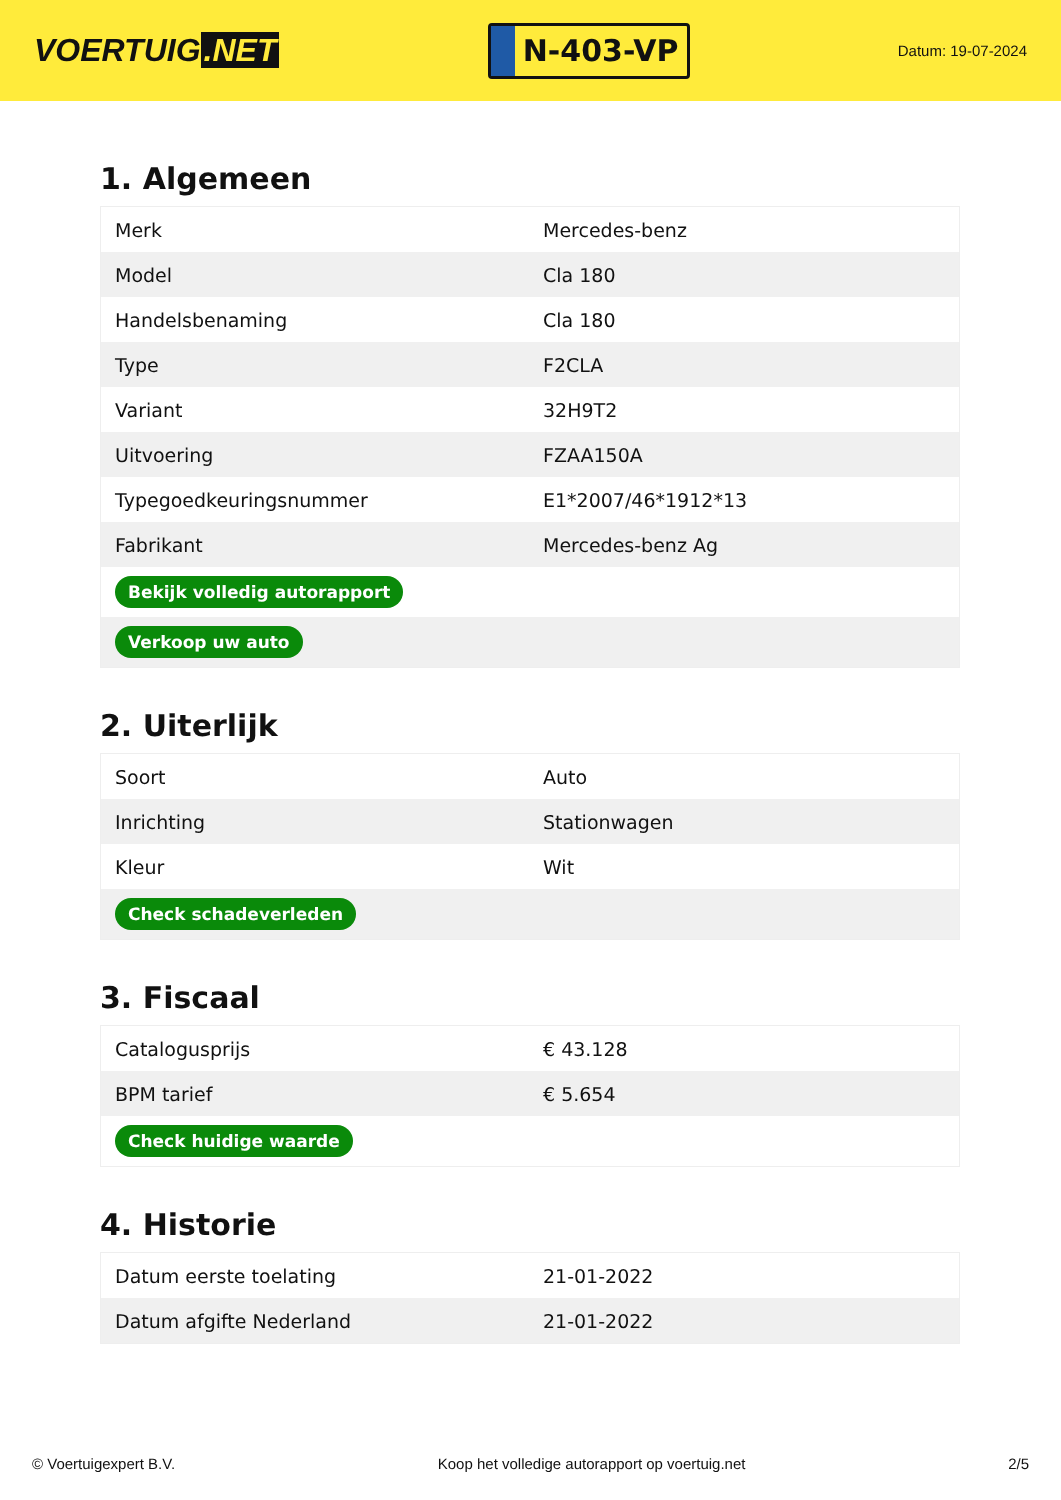VOERTUIG.NET
N-403-VP
Datum: 19-07-2024
1. Algemeen
| Merk | Mercedes-benz |
| Model | Cla 180 |
| Handelsbenaming | Cla 180 |
| Type | F2CLA |
| Variant | 32H9T2 |
| Uitvoering | FZAA150A |
| Typegoedkeuringsnummer | E1*2007/46*1912*13 |
| Fabrikant | Mercedes-benz Ag |
| Bekijk volledig autorapport | |
| Verkoop uw auto | |
2. Uiterlijk
| Soort | Auto |
| Inrichting | Stationwagen |
| Kleur | Wit |
| Check schadeverleden | |
3. Fiscaal
| Catalogusprijs | € 43.128 |
| BPM tarief | € 5.654 |
| Check huidige waarde | |
4. Historie
| Datum eerste toelating | 21-01-2022 |
| Datum afgifte Nederland | 21-01-2022 |
© Voertuigexpert B.V. Koop het volledige autorapport op voertuig.net 2/5